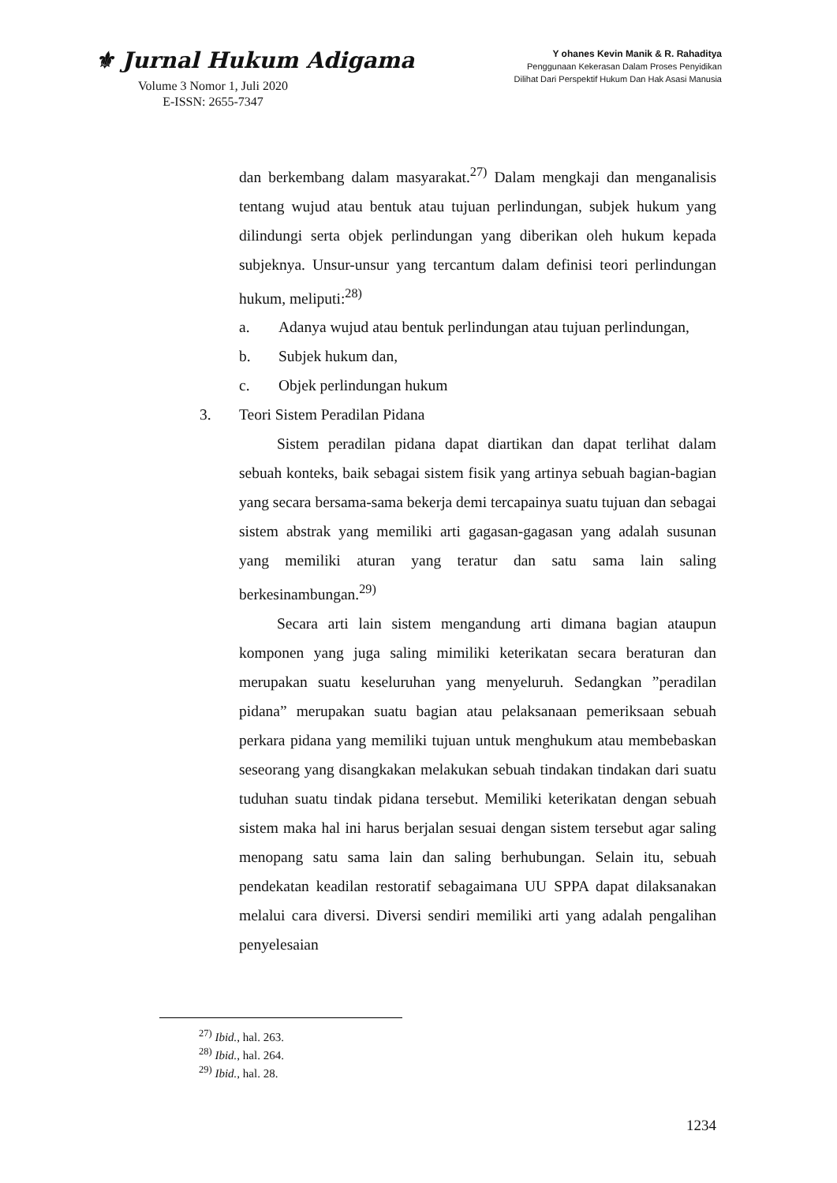⚜ Jurnal Hukum Adigama
Volume 3 Nomor 1, Juli 2020
E-ISSN: 2655-7347
Y ohanes Kevin Manik & R. Rahaditya
Penggunaan Kekerasan Dalam Proses Penyidikan
Dilihat Dari Perspektif Hukum Dan Hak Asasi Manusia
dan berkembang dalam masyarakat.<sup>27)</sup> Dalam mengkaji dan menganalisis tentang wujud atau bentuk atau tujuan perlindungan, subjek hukum yang dilindungi serta objek perlindungan yang diberikan oleh hukum kepada subjeknya. Unsur-unsur yang tercantum dalam definisi teori perlindungan hukum, meliputi:<sup>28)</sup>
a. Adanya wujud atau bentuk perlindungan atau tujuan perlindungan,
b. Subjek hukum dan,
c. Objek perlindungan hukum
3. Teori Sistem Peradilan Pidana
Sistem peradilan pidana dapat diartikan dan dapat terlihat dalam sebuah konteks, baik sebagai sistem fisik yang artinya sebuah bagian-bagian yang secara bersama-sama bekerja demi tercapainya suatu tujuan dan sebagai sistem abstrak yang memiliki arti gagasan-gagasan yang adalah susunan yang memiliki aturan yang teratur dan satu sama lain saling berkesinambungan.<sup>29)</sup>
Secara arti lain sistem mengandung arti dimana bagian ataupun komponen yang juga saling mimiliki keterikatan secara beraturan dan merupakan suatu keseluruhan yang menyeluruh. Sedangkan ”peradilan pidana” merupakan suatu bagian atau pelaksanaan pemeriksaan sebuah perkara pidana yang memiliki tujuan untuk menghukum atau membebaskan seseorang yang disangkakan melakukan sebuah tindakan tindakan dari suatu tuduhan suatu tindak pidana tersebut. Memiliki keterikatan dengan sebuah sistem maka hal ini harus berjalan sesuai dengan sistem tersebut agar saling menopang satu sama lain dan saling berhubungan. Selain itu, sebuah pendekatan keadilan restoratif sebagaimana UU SPPA dapat dilaksanakan melalui cara diversi. Diversi sendiri memiliki arti yang adalah pengalihan penyelesaian
<sup>27)</sup> Ibid., hal. 263.
<sup>28)</sup> Ibid., hal. 264.
<sup>29)</sup> Ibid., hal. 28.
1234